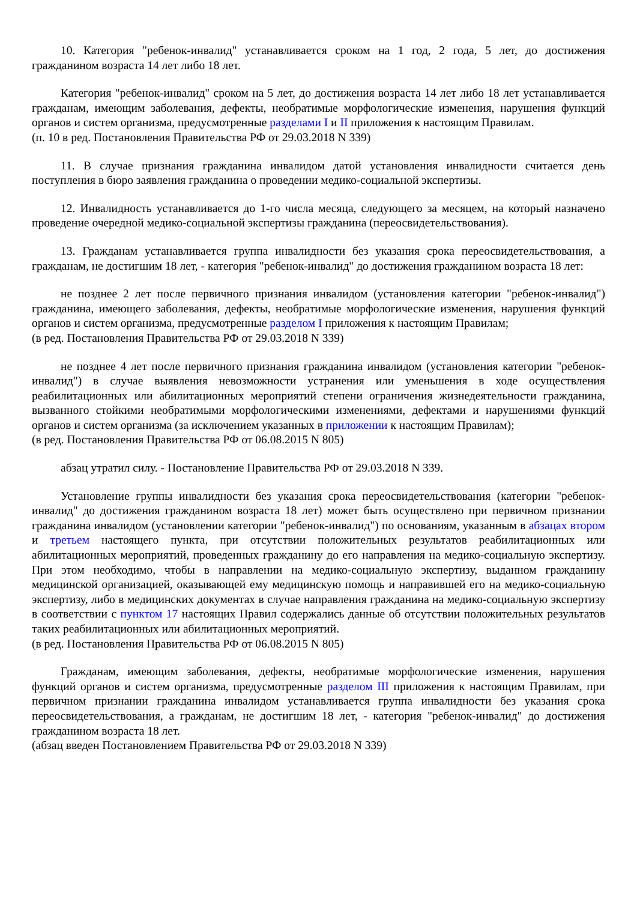10. Категория "ребенок-инвалид" устанавливается сроком на 1 год, 2 года, 5 лет, до достижения гражданином возраста 14 лет либо 18 лет.
Категория "ребенок-инвалид" сроком на 5 лет, до достижения возраста 14 лет либо 18 лет устанавливается гражданам, имеющим заболевания, дефекты, необратимые морфологические изменения, нарушения функций органов и систем организма, предусмотренные разделами I и II приложения к настоящим Правилам.
(п. 10 в ред. Постановления Правительства РФ от 29.03.2018 N 339)
11. В случае признания гражданина инвалидом датой установления инвалидности считается день поступления в бюро заявления гражданина о проведении медико-социальной экспертизы.
12. Инвалидность устанавливается до 1-го числа месяца, следующего за месяцем, на который назначено проведение очередной медико-социальной экспертизы гражданина (переосвидетельствования).
13. Гражданам устанавливается группа инвалидности без указания срока переосвидетельствования, а гражданам, не достигшим 18 лет, - категория "ребенок-инвалид" до достижения гражданином возраста 18 лет:
не позднее 2 лет после первичного признания инвалидом (установления категории "ребенок-инвалид") гражданина, имеющего заболевания, дефекты, необратимые морфологические изменения, нарушения функций органов и систем организма, предусмотренные разделом I приложения к настоящим Правилам;
(в ред. Постановления Правительства РФ от 29.03.2018 N 339)
не позднее 4 лет после первичного признания гражданина инвалидом (установления категории "ребенок-инвалид") в случае выявления невозможности устранения или уменьшения в ходе осуществления реабилитационных или абилитационных мероприятий степени ограничения жизнедеятельности гражданина, вызванного стойкими необратимыми морфологическими изменениями, дефектами и нарушениями функций органов и систем организма (за исключением указанных в приложении к настоящим Правилам);
(в ред. Постановления Правительства РФ от 06.08.2015 N 805)
абзац утратил силу. - Постановление Правительства РФ от 29.03.2018 N 339.
Установление группы инвалидности без указания срока переосвидетельствования (категории "ребенок-инвалид" до достижения гражданином возраста 18 лет) может быть осуществлено при первичном признании гражданина инвалидом (установлении категории "ребенок-инвалид") по основаниям, указанным в абзацах втором и третьем настоящего пункта, при отсутствии положительных результатов реабилитационных или абилитационных мероприятий, проведенных гражданину до его направления на медико-социальную экспертизу. При этом необходимо, чтобы в направлении на медико-социальную экспертизу, выданном гражданину медицинской организацией, оказывающей ему медицинскую помощь и направившей его на медико-социальную экспертизу, либо в медицинских документах в случае направления гражданина на медико-социальную экспертизу в соответствии с пунктом 17 настоящих Правил содержались данные об отсутствии положительных результатов таких реабилитационных или абилитационных мероприятий.
(в ред. Постановления Правительства РФ от 06.08.2015 N 805)
Гражданам, имеющим заболевания, дефекты, необратимые морфологические изменения, нарушения функций органов и систем организма, предусмотренные разделом III приложения к настоящим Правилам, при первичном признании гражданина инвалидом устанавливается группа инвалидности без указания срока переосвидетельствования, а гражданам, не достигшим 18 лет, - категория "ребенок-инвалид" до достижения гражданином возраста 18 лет.
(абзац введен Постановлением Правительства РФ от 29.03.2018 N 339)